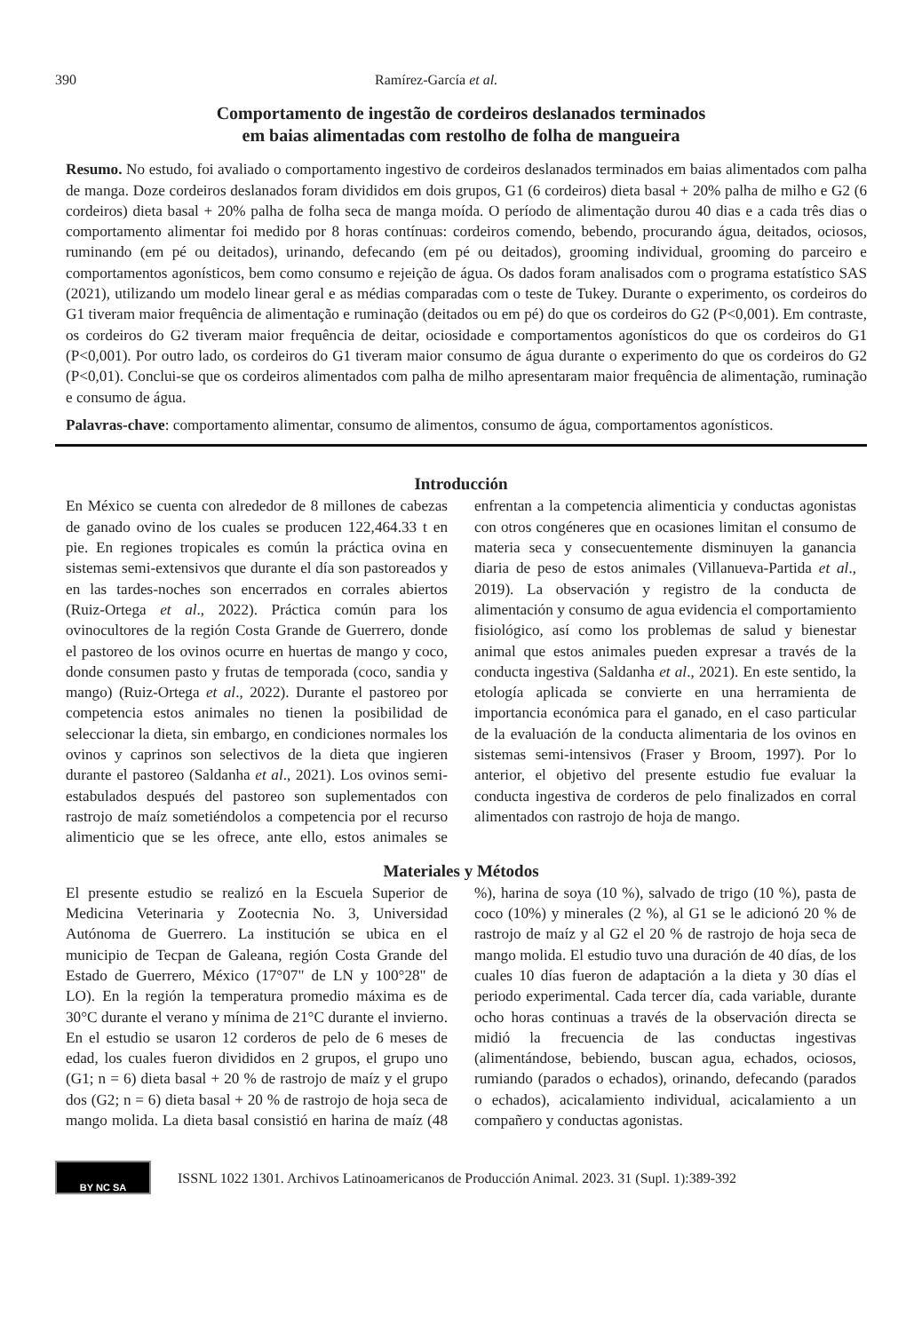390 Ramírez-García et al.
Comportamento de ingestão de cordeiros deslanados terminados
em baias alimentadas com restolho de folha de mangueira
Resumo. No estudo, foi avaliado o comportamento ingestivo de cordeiros deslanados terminados em baias alimentados com palha de manga. Doze cordeiros deslanados foram divididos em dois grupos, G1 (6 cordeiros) dieta basal + 20% palha de milho e G2 (6 cordeiros) dieta basal + 20% palha de folha seca de manga moída. O período de alimentação durou 40 dias e a cada três dias o comportamento alimentar foi medido por 8 horas contínuas: cordeiros comendo, bebendo, procurando água, deitados, ociosos, ruminando (em pé ou deitados), urinando, defecando (em pé ou deitados), grooming individual, grooming do parceiro e comportamentos agonísticos, bem como consumo e rejeição de água. Os dados foram analisados com o programa estatístico SAS (2021), utilizando um modelo linear geral e as médias comparadas com o teste de Tukey. Durante o experimento, os cordeiros do G1 tiveram maior frequência de alimentação e ruminação (deitados ou em pé) do que os cordeiros do G2 (P<0,001). Em contraste, os cordeiros do G2 tiveram maior frequência de deitar, ociosidade e comportamentos agonísticos do que os cordeiros do G1 (P<0,001). Por outro lado, os cordeiros do G1 tiveram maior consumo de água durante o experimento do que os cordeiros do G2 (P<0,01). Conclui-se que os cordeiros alimentados com palha de milho apresentaram maior frequência de alimentação, ruminação e consumo de água.
Palavras-chave: comportamento alimentar, consumo de alimentos, consumo de água, comportamentos agonísticos.
Introducción
En México se cuenta con alrededor de 8 millones de cabezas de ganado ovino de los cuales se producen 122,464.33 t en pie. En regiones tropicales es común la práctica ovina en sistemas semi-extensivos que durante el día son pastoreados y en las tardes-noches son encerrados en corrales abiertos (Ruiz-Ortega et al., 2022). Práctica común para los ovinocultores de la región Costa Grande de Guerrero, donde el pastoreo de los ovinos ocurre en huertas de mango y coco, donde consumen pasto y frutas de temporada (coco, sandia y mango) (Ruiz-Ortega et al., 2022). Durante el pastoreo por competencia estos animales no tienen la posibilidad de seleccionar la dieta, sin embargo, en condiciones normales los ovinos y caprinos son selectivos de la dieta que ingieren durante el pastoreo (Saldanha et al., 2021). Los ovinos semi-estabulados después del pastoreo son suplementados con rastrojo de maíz sometiéndolos a competencia por el recurso alimenticio que se les ofrece, ante ello, estos animales se enfrentan a la competencia alimenticia y conductas agonistas con otros congéneres que en ocasiones limitan el consumo de materia seca y consecuentemente disminuyen la ganancia diaria de peso de estos animales (Villanueva-Partida et al., 2019). La observación y registro de la conducta de alimentación y consumo de agua evidencia el comportamiento fisiológico, así como los problemas de salud y bienestar animal que estos animales pueden expresar a través de la conducta ingestiva (Saldanha et al., 2021). En este sentido, la etología aplicada se convierte en una herramienta de importancia económica para el ganado, en el caso particular de la evaluación de la conducta alimentaria de los ovinos en sistemas semi-intensivos (Fraser y Broom, 1997). Por lo anterior, el objetivo del presente estudio fue evaluar la conducta ingestiva de corderos de pelo finalizados en corral alimentados con rastrojo de hoja de mango.
Materiales y Métodos
El presente estudio se realizó en la Escuela Superior de Medicina Veterinaria y Zootecnia No. 3, Universidad Autónoma de Guerrero. La institución se ubica en el municipio de Tecpan de Galeana, región Costa Grande del Estado de Guerrero, México (17°07" de LN y 100°28" de LO). En la región la temperatura promedio máxima es de 30°C durante el verano y mínima de 21°C durante el invierno. En el estudio se usaron 12 corderos de pelo de 6 meses de edad, los cuales fueron divididos en 2 grupos, el grupo uno (G1; n = 6) dieta basal + 20 % de rastrojo de maíz y el grupo dos (G2; n = 6) dieta basal + 20 % de rastrojo de hoja seca de mango molida. La dieta basal consistió en harina de maíz (48 %), harina de soya (10 %), salvado de trigo (10 %), pasta de coco (10%) y minerales (2 %), al G1 se le adicionó 20 % de rastrojo de maíz y al G2 el 20 % de rastrojo de hoja seca de mango molida. El estudio tuvo una duración de 40 días, de los cuales 10 días fueron de adaptación a la dieta y 30 días el periodo experimental. Cada tercer día, cada variable, durante ocho horas continuas a través de la observación directa se midió la frecuencia de las conductas ingestivas (alimentándose, bebiendo, buscan agua, echados, ociosos, rumiando (parados o echados), orinando, defecando (parados o echados), acicalamiento individual, acicalamiento a un compañero y conductas agonistas.
BY NC SA
ISSNL 1022 1301. Archivos Latinoamericanos de Producción Animal. 2023. 31 (Supl. 1):389-392